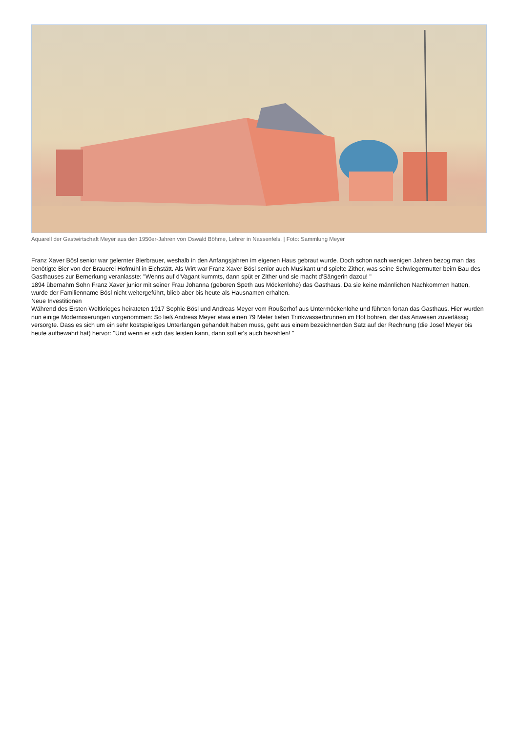Aquarell der Gastwirtschaft Meyer aus den 1950er-Jahren von Oswald Böhme, Lehrer in Nassenfels. | Foto: Sammlung Meyer
Franz Xaver Bösl senior war gelernter Bierbrauer, weshalb in den Anfangsjahren im eigenen Haus gebraut wurde. Doch schon nach wenigen Jahren bezog man das benötigte Bier von der Brauerei Hofmühl in Eichstätt. Als Wirt war Franz Xaver Bösl senior auch Musikant und spielte Zither, was seine Schwiegermutter beim Bau des Gasthauses zur Bemerkung veranlasste: "Wenns auf d'Vagant kummts, dann spüt er Zither und sie macht d'Sängerin dazou! "
1894 übernahm Sohn Franz Xaver junior mit seiner Frau Johanna (geboren Speth aus Möckenlohe) das Gasthaus. Da sie keine männlichen Nachkommen hatten, wurde der Familienname Bösl nicht weitergeführt, blieb aber bis heute als Hausnamen erhalten.
Neue Investitionen
Während des Ersten Weltkrieges heirateten 1917 Sophie Bösl und Andreas Meyer vom Roußerhof aus Untermöckenlohe und führten fortan das Gasthaus. Hier wurden nun einige Modernisierungen vorgenommen: So ließ Andreas Meyer etwa einen 79 Meter tiefen Trinkwasserbrunnen im Hof bohren, der das Anwesen zuverlässig versorgte. Dass es sich um ein sehr kostspieliges Unterfangen gehandelt haben muss, geht aus einem bezeichnenden Satz auf der Rechnung (die Josef Meyer bis heute aufbewahrt hat) hervor: "Und wenn er sich das leisten kann, dann soll er's auch bezahlen! "